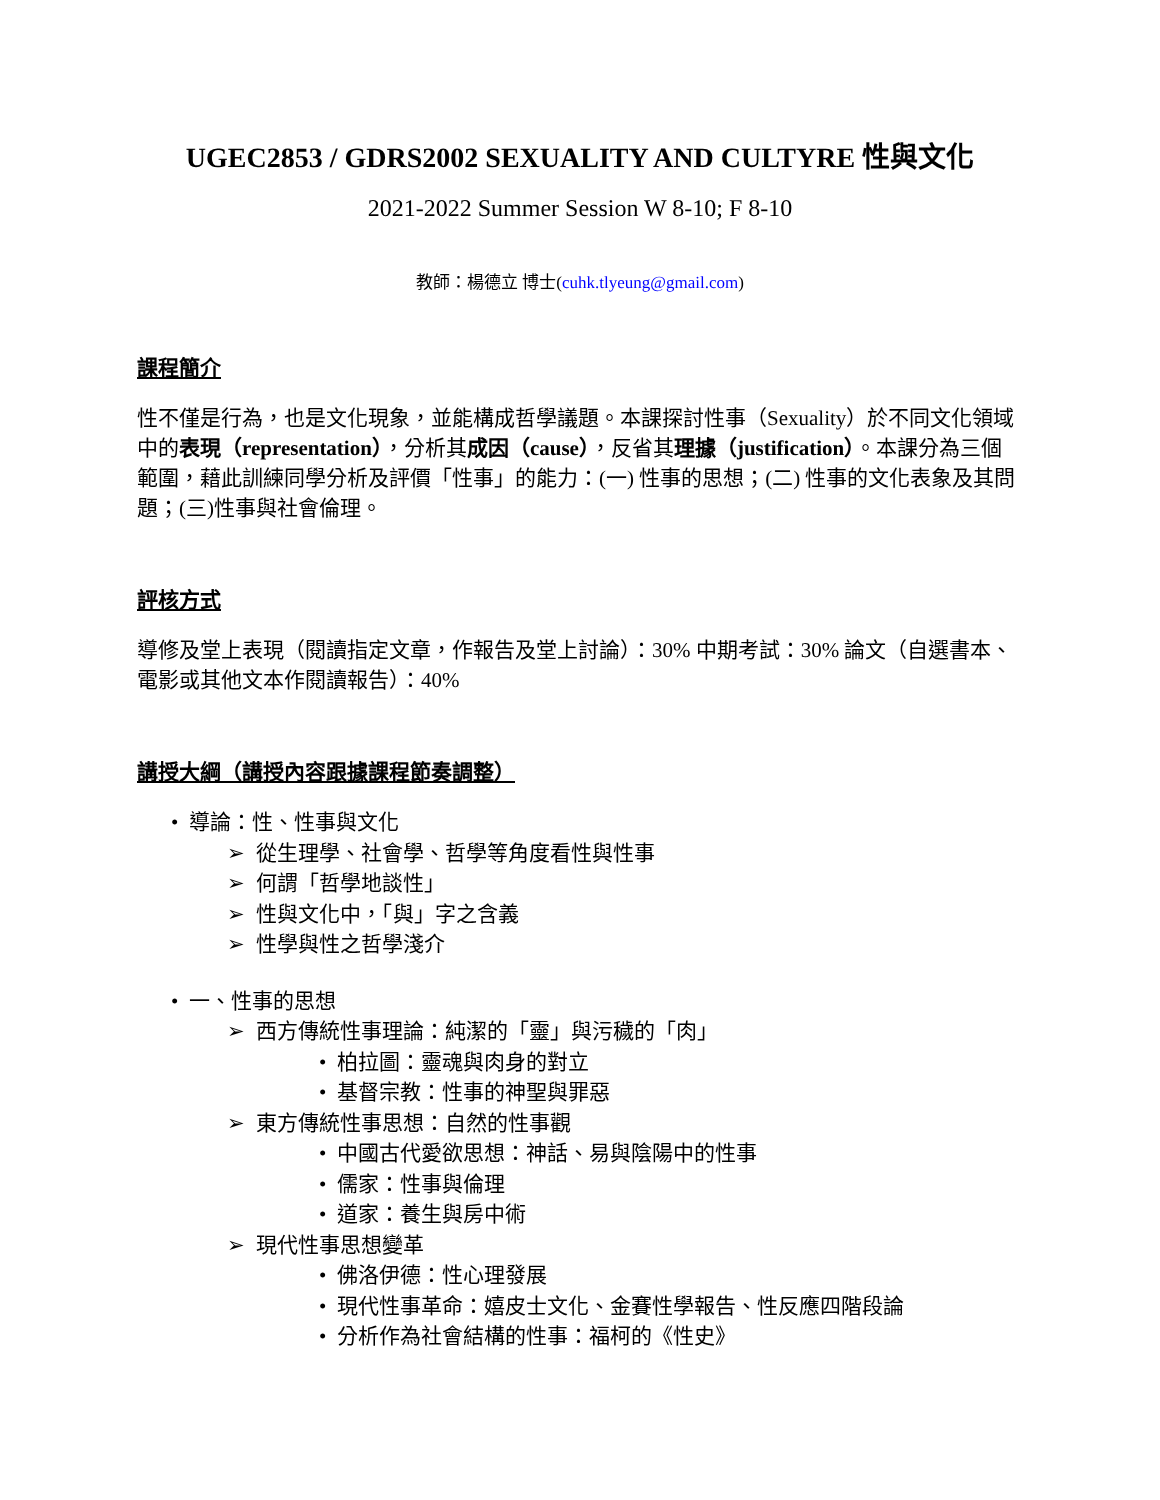UGEC2853 / GDRS2002 SEXUALITY AND CULTYRE 性與文化
2021-2022 Summer Session W 8-10; F 8-10
教師：楊德立 博士(cuhk.tlyeung@gmail.com)
課程簡介
性不僅是行為，也是文化現象，並能構成哲學議題。本課探討性事（Sexuality）於不同文化領域中的表現（representation），分析其成因（cause），反省其理據（justification）。本課分為三個範圍，藉此訓練同學分析及評價「性事」的能力：(一) 性事的思想；(二) 性事的文化表象及其問題；(三)性事與社會倫理。
評核方式
導修及堂上表現（閱讀指定文章，作報告及堂上討論）：30% 中期考試：30% 論文（自選書本、電影或其他文本作閱讀報告）：40%
講授大綱（講授內容跟據課程節奏調整）
• 導論：性、性事與文化
➢ 從生理學、社會學、哲學等角度看性與性事
➢ 何謂「哲學地談性」
➢ 性與文化中，「與」字之含義
➢ 性學與性之哲學淺介
• 一、性事的思想
➢ 西方傳統性事理論：純潔的「靈」與污穢的「肉」
• 柏拉圖：靈魂與肉身的對立
• 基督宗教：性事的神聖與罪惡
➢ 東方傳統性事思想：自然的性事觀
• 中國古代愛欲思想：神話、易與陰陽中的性事
• 儒家：性事與倫理
• 道家：養生與房中術
➢ 現代性事思想變革
• 佛洛伊德：性心理發展
• 現代性事革命：嬉皮士文化、金賽性學報告、性反應四階段論
• 分析作為社會結構的性事：福柯的《性史》